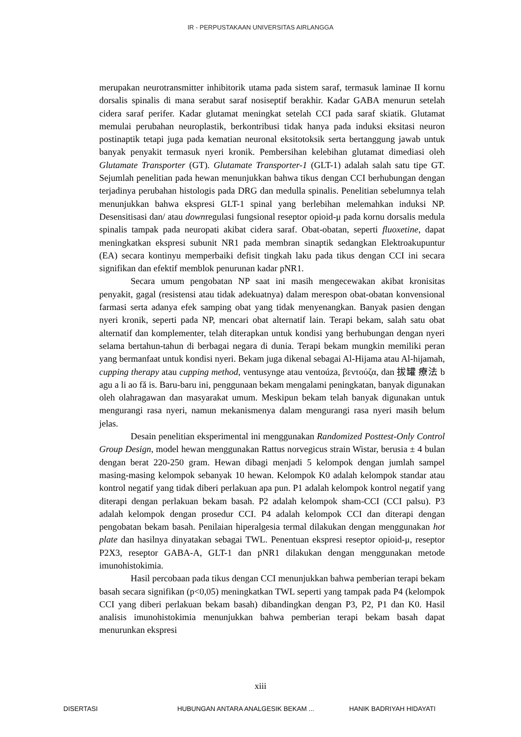IR - PERPUSTAKAAN UNIVERSITAS AIRLANGGA
merupakan neurotransmitter inhibitorik utama pada sistem saraf, termasuk laminae II kornu dorsalis spinalis di mana serabut saraf nosiseptif berakhir. Kadar GABA menurun setelah cidera saraf perifer. Kadar glutamat meningkat setelah CCI pada saraf skiatik. Glutamat memulai perubahan neuroplastik, berkontribusi tidak hanya pada induksi eksitasi neuron postinaptik tetapi juga pada kematian neuronal eksitotoksik serta bertanggung jawab untuk banyak penyakit termasuk nyeri kronik. Pembersihan kelebihan glutamat dimediasi oleh Glutamate Transporter (GT). Glutamate Transporter-1 (GLT-1) adalah salah satu tipe GT. Sejumlah penelitian pada hewan menunjukkan bahwa tikus dengan CCI berhubungan dengan terjadinya perubahan histologis pada DRG dan medulla spinalis. Penelitian sebelumnya telah menunjukkan bahwa ekspresi GLT-1 spinal yang berlebihan melemahkan induksi NP. Desensitisasi dan/ atau downregulasi fungsional reseptor opioid-μ pada kornu dorsalis medula spinalis tampak pada neuropati akibat cidera saraf. Obat-obatan, seperti fluoxetine, dapat meningkatkan ekspresi subunit NR1 pada membran sinaptik sedangkan Elektroakupuntur (EA) secara kontinyu memperbaiki defisit tingkah laku pada tikus dengan CCI ini secara signifikan dan efektif memblok penurunan kadar pNR1.
Secara umum pengobatan NP saat ini masih mengecewakan akibat kronisitas penyakit, gagal (resistensi atau tidak adekuatnya) dalam merespon obat-obatan konvensional farmasi serta adanya efek samping obat yang tidak menyenangkan. Banyak pasien dengan nyeri kronik, seperti pada NP, mencari obat alternatif lain. Terapi bekam, salah satu obat alternatif dan komplementer, telah diterapkan untuk kondisi yang berhubungan dengan nyeri selama bertahun-tahun di berbagai negara di dunia. Terapi bekam mungkin memiliki peran yang bermanfaat untuk kondisi nyeri. Bekam juga dikenal sebagai Al-Hijama atau Al-hijamah, cupping therapy atau cupping method, ventusynge atau ventoúza, βεντούζα, dan 拔罐 療法 b agu a li ao fǎ is. Baru-baru ini, penggunaan bekam mengalami peningkatan, banyak digunakan oleh olahragawan dan masyarakat umum. Meskipun bekam telah banyak digunakan untuk mengurangi rasa nyeri, namun mekanismenya dalam mengurangi rasa nyeri masih belum jelas.
Desain penelitian eksperimental ini menggunakan Randomized Posttest-Only Control Group Design, model hewan menggunakan Rattus norvegicus strain Wistar, berusia ± 4 bulan dengan berat 220-250 gram. Hewan dibagi menjadi 5 kelompok dengan jumlah sampel masing-masing kelompok sebanyak 10 hewan. Kelompok K0 adalah kelompok standar atau kontrol negatif yang tidak diberi perlakuan apa pun. P1 adalah kelompok kontrol negatif yang diterapi dengan perlakuan bekam basah. P2 adalah kelompok sham-CCI (CCI palsu). P3 adalah kelompok dengan prosedur CCI. P4 adalah kelompok CCI dan diterapi dengan pengobatan bekam basah. Penilaian hiperalgesia termal dilakukan dengan menggunakan hot plate dan hasilnya dinyatakan sebagai TWL. Penentuan ekspresi reseptor opioid-μ, reseptor P2X3, reseptor GABA-A, GLT-1 dan pNR1 dilakukan dengan menggunakan metode imunohistokimia.
Hasil percobaan pada tikus dengan CCI menunjukkan bahwa pemberian terapi bekam basah secara signifikan (p<0,05) meningkatkan TWL seperti yang tampak pada P4 (kelompok CCI yang diberi perlakuan bekam basah) dibandingkan dengan P3, P2, P1 dan K0. Hasil analisis imunohistokimia menunjukkan bahwa pemberian terapi bekam basah dapat menurunkan ekspresi
xiii
DISERTASI HUBUNGAN ANTARA ANALGESIK BEKAM ... HANIK BADRIYAH HIDAYATI